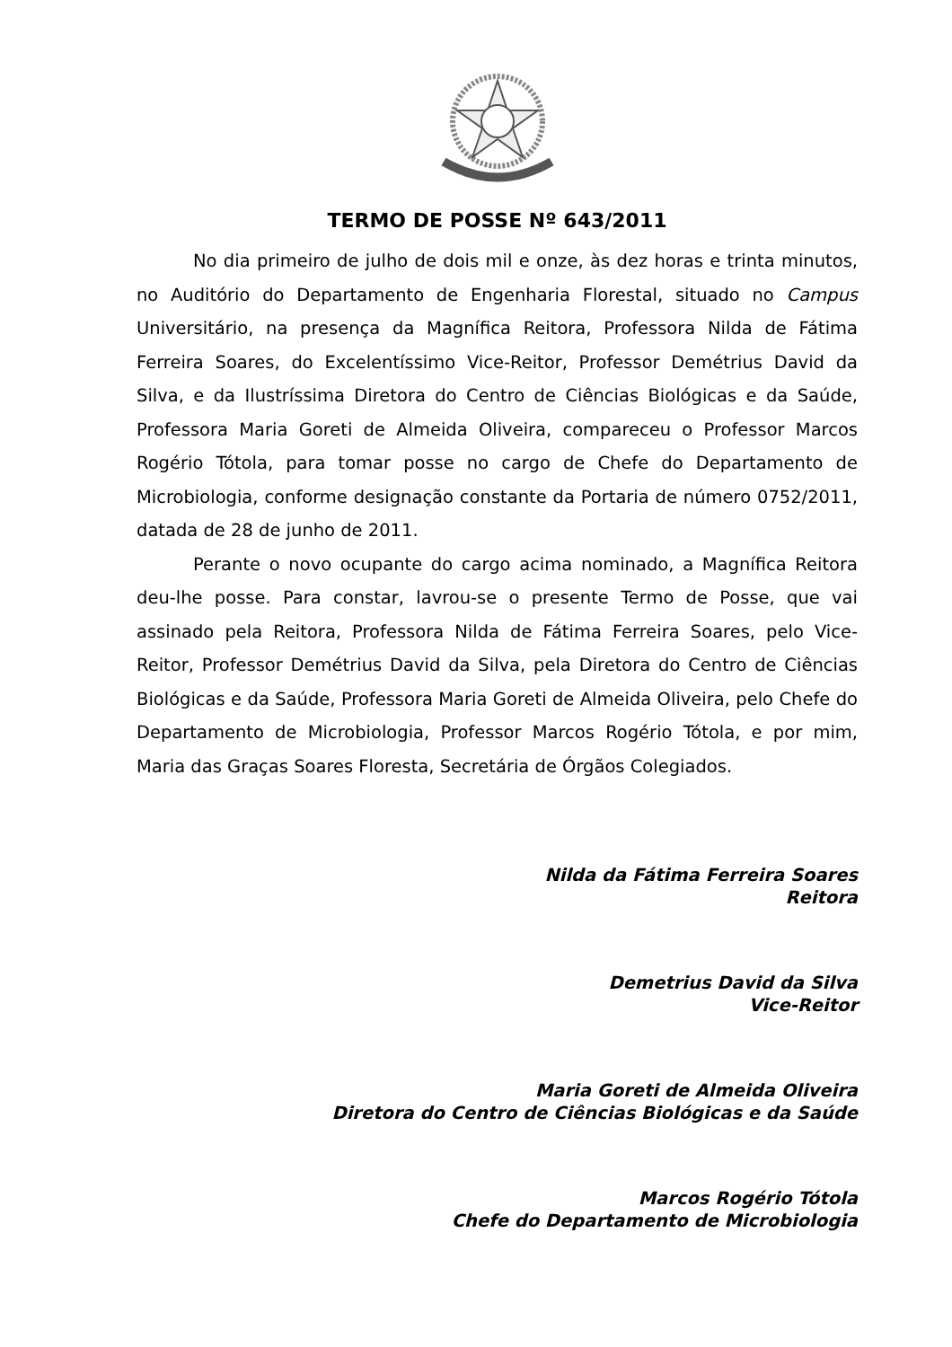TERMO DE POSSE Nº 643/2011
No dia primeiro de julho de dois mil e onze, às dez horas e trinta minutos, no Auditório do Departamento de Engenharia Florestal, situado no Campus Universitário, na presença da Magnífica Reitora, Professora Nilda de Fátima Ferreira Soares, do Excelentíssimo Vice-Reitor, Professor Demétrius David da Silva, e da Ilustríssima Diretora do Centro de Ciências Biológicas e da Saúde, Professora Maria Goreti de Almeida Oliveira, compareceu o Professor Marcos Rogério Tótola, para tomar posse no cargo de Chefe do Departamento de Microbiologia, conforme designação constante da Portaria de número 0752/2011, datada de 28 de junho de 2011.
Perante o novo ocupante do cargo acima nominado, a Magnífica Reitora deu-lhe posse. Para constar, lavrou-se o presente Termo de Posse, que vai assinado pela Reitora, Professora Nilda de Fátima Ferreira Soares, pelo Vice-Reitor, Professor Demétrius David da Silva, pela Diretora do Centro de Ciências Biológicas e da Saúde, Professora Maria Goreti de Almeida Oliveira, pelo Chefe do Departamento de Microbiologia, Professor Marcos Rogério Tótola, e por mim, Maria das Graças Soares Floresta, Secretária de Órgãos Colegiados.
Nilda da Fátima Ferreira Soares
Reitora
Demetrius David da Silva
Vice-Reitor
Maria Goreti de Almeida Oliveira
Diretora do Centro de Ciências Biológicas e da Saúde
Marcos Rogério Tótola
Chefe do Departamento de Microbiologia